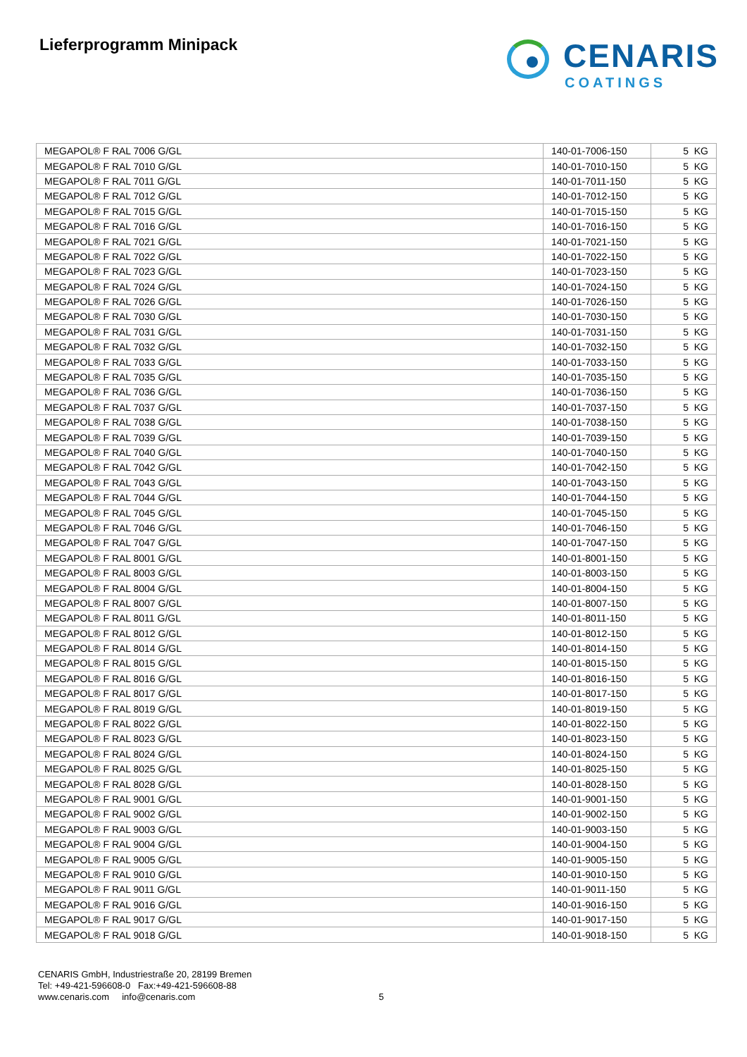Lieferprogramm Minipack
CENARIS
COATINGS
| MEGAPOL® F RAL 7006 G/GL | 140-01-7006-150 | 5 KG |
| MEGAPOL® F RAL 7010 G/GL | 140-01-7010-150 | 5 KG |
| MEGAPOL® F RAL 7011 G/GL | 140-01-7011-150 | 5 KG |
| MEGAPOL® F RAL 7012 G/GL | 140-01-7012-150 | 5 KG |
| MEGAPOL® F RAL 7015 G/GL | 140-01-7015-150 | 5 KG |
| MEGAPOL® F RAL 7016 G/GL | 140-01-7016-150 | 5 KG |
| MEGAPOL® F RAL 7021 G/GL | 140-01-7021-150 | 5 KG |
| MEGAPOL® F RAL 7022 G/GL | 140-01-7022-150 | 5 KG |
| MEGAPOL® F RAL 7023 G/GL | 140-01-7023-150 | 5 KG |
| MEGAPOL® F RAL 7024 G/GL | 140-01-7024-150 | 5 KG |
| MEGAPOL® F RAL 7026 G/GL | 140-01-7026-150 | 5 KG |
| MEGAPOL® F RAL 7030 G/GL | 140-01-7030-150 | 5 KG |
| MEGAPOL® F RAL 7031 G/GL | 140-01-7031-150 | 5 KG |
| MEGAPOL® F RAL 7032 G/GL | 140-01-7032-150 | 5 KG |
| MEGAPOL® F RAL 7033 G/GL | 140-01-7033-150 | 5 KG |
| MEGAPOL® F RAL 7035 G/GL | 140-01-7035-150 | 5 KG |
| MEGAPOL® F RAL 7036 G/GL | 140-01-7036-150 | 5 KG |
| MEGAPOL® F RAL 7037 G/GL | 140-01-7037-150 | 5 KG |
| MEGAPOL® F RAL 7038 G/GL | 140-01-7038-150 | 5 KG |
| MEGAPOL® F RAL 7039 G/GL | 140-01-7039-150 | 5 KG |
| MEGAPOL® F RAL 7040 G/GL | 140-01-7040-150 | 5 KG |
| MEGAPOL® F RAL 7042 G/GL | 140-01-7042-150 | 5 KG |
| MEGAPOL® F RAL 7043 G/GL | 140-01-7043-150 | 5 KG |
| MEGAPOL® F RAL 7044 G/GL | 140-01-7044-150 | 5 KG |
| MEGAPOL® F RAL 7045 G/GL | 140-01-7045-150 | 5 KG |
| MEGAPOL® F RAL 7046 G/GL | 140-01-7046-150 | 5 KG |
| MEGAPOL® F RAL 7047 G/GL | 140-01-7047-150 | 5 KG |
| MEGAPOL® F RAL 8001 G/GL | 140-01-8001-150 | 5 KG |
| MEGAPOL® F RAL 8003 G/GL | 140-01-8003-150 | 5 KG |
| MEGAPOL® F RAL 8004 G/GL | 140-01-8004-150 | 5 KG |
| MEGAPOL® F RAL 8007 G/GL | 140-01-8007-150 | 5 KG |
| MEGAPOL® F RAL 8011 G/GL | 140-01-8011-150 | 5 KG |
| MEGAPOL® F RAL 8012 G/GL | 140-01-8012-150 | 5 KG |
| MEGAPOL® F RAL 8014 G/GL | 140-01-8014-150 | 5 KG |
| MEGAPOL® F RAL 8015 G/GL | 140-01-8015-150 | 5 KG |
| MEGAPOL® F RAL 8016 G/GL | 140-01-8016-150 | 5 KG |
| MEGAPOL® F RAL 8017 G/GL | 140-01-8017-150 | 5 KG |
| MEGAPOL® F RAL 8019 G/GL | 140-01-8019-150 | 5 KG |
| MEGAPOL® F RAL 8022 G/GL | 140-01-8022-150 | 5 KG |
| MEGAPOL® F RAL 8023 G/GL | 140-01-8023-150 | 5 KG |
| MEGAPOL® F RAL 8024 G/GL | 140-01-8024-150 | 5 KG |
| MEGAPOL® F RAL 8025 G/GL | 140-01-8025-150 | 5 KG |
| MEGAPOL® F RAL 8028 G/GL | 140-01-8028-150 | 5 KG |
| MEGAPOL® F RAL 9001 G/GL | 140-01-9001-150 | 5 KG |
| MEGAPOL® F RAL 9002 G/GL | 140-01-9002-150 | 5 KG |
| MEGAPOL® F RAL 9003 G/GL | 140-01-9003-150 | 5 KG |
| MEGAPOL® F RAL 9004 G/GL | 140-01-9004-150 | 5 KG |
| MEGAPOL® F RAL 9005 G/GL | 140-01-9005-150 | 5 KG |
| MEGAPOL® F RAL 9010 G/GL | 140-01-9010-150 | 5 KG |
| MEGAPOL® F RAL 9011 G/GL | 140-01-9011-150 | 5 KG |
| MEGAPOL® F RAL 9016 G/GL | 140-01-9016-150 | 5 KG |
| MEGAPOL® F RAL 9017 G/GL | 140-01-9017-150 | 5 KG |
| MEGAPOL® F RAL 9018 G/GL | 140-01-9018-150 | 5 KG |
CENARIS GmbH, Industriestraße 20, 28199 Bremen
Tel: +49-421-596608-0 Fax:+49-421-596608-88
www.cenaris.com info@cenaris.com
5